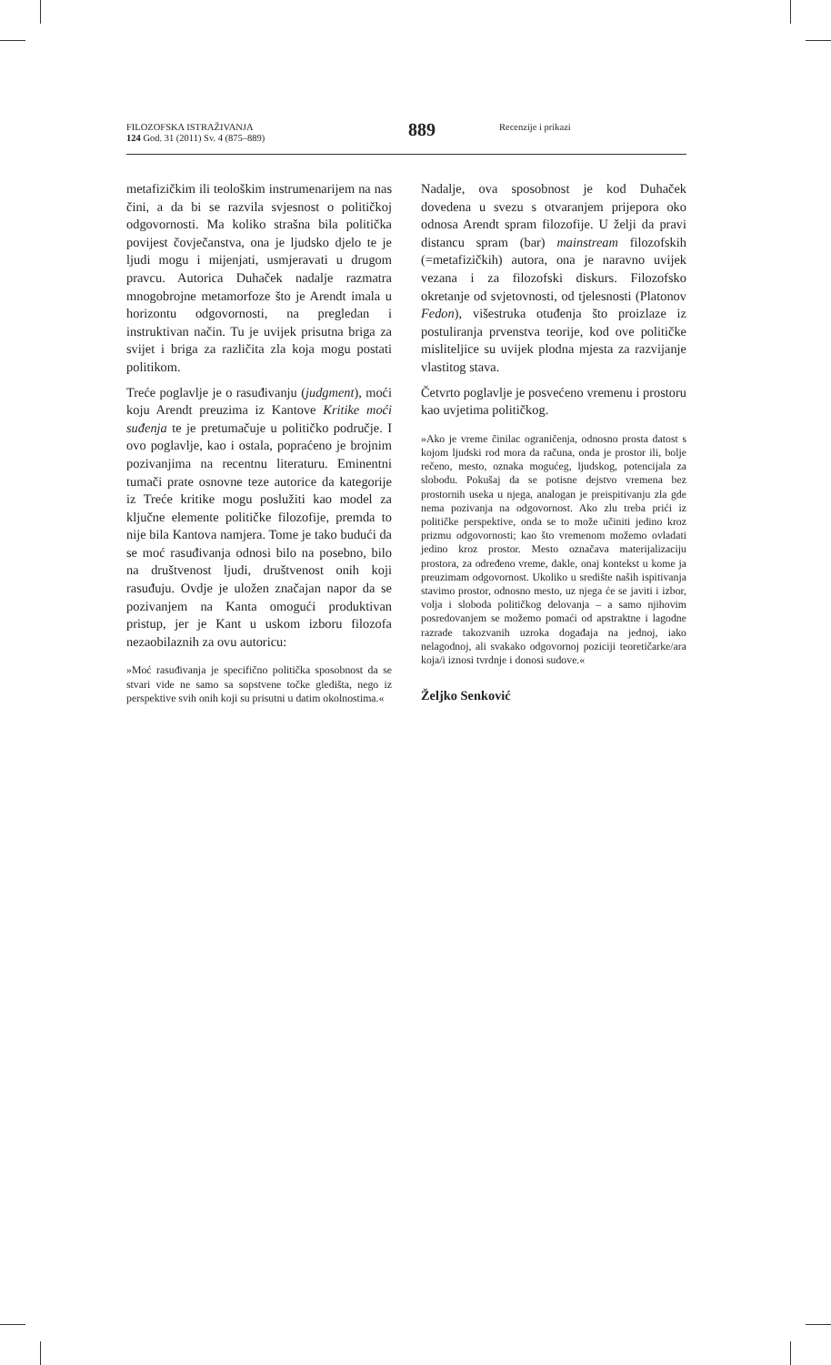FILOZOFSKA ISTRAŽIVANJA
124 God. 31 (2011) Sv. 4 (875–889)
889
Recenzije i prikazi
metafizičkim ili teološkim instrumenarijem na nas čini, a da bi se razvila svjesnost o političkoj odgovornosti. Ma koliko strašna bila politička povijest čovječanstva, ona je ljudsko djelo te je ljudi mogu i mijenjati, usmjeravati u drugom pravcu. Autorica Duhaček nadalje razmatra mnogobrojne metamorfoze što je Arendt imala u horizontu odgovornosti, na pregledan i instruktivan način. Tu je uvijek prisutna briga za svijet i briga za različita zla koja mogu postati politikom.
Treće poglavlje je o rasuđivanju (judgment), moći koju Arendt preuzima iz Kantove Kritike moći suđenja te je pretumačuje u političko područje. I ovo poglavlje, kao i ostala, popraćeno je brojnim pozivanjima na recentnu literaturu. Eminentni tumači prate osnovne teze autorice da kategorije iz Treće kritike mogu poslužiti kao model za ključne elemente političke filozofije, premda to nije bila Kantova namjera. Tome je tako budući da se moć rasuđivanja odnosi bilo na posebno, bilo na društvenost ljudi, društvenost onih koji rasuđuju. Ovdje je uložen značajan napor da se pozivanjem na Kanta omogući produktivan pristup, jer je Kant u uskom izboru filozofa nezaobilaznih za ovu autoricu:
»Moć rasuđivanja je specifično politička sposobnost da se stvari vide ne samo sa sopstvene točke gledišta, nego iz perspektive svih onih koji su prisutni u datim okolnostima.«
Nadalje, ova sposobnost je kod Duhaček dovedena u svezu s otvaranjem prijepora oko odnosa Arendt spram filozofije. U želji da pravi distancu spram (bar) mainstream filozofskih (=metafizičkih) autora, ona je naravno uvijek vezana i za filozofski diskurs. Filozofsko okretanje od svjetovnosti, od tjelesnosti (Platonov Fedon), višestruka otuđenja što proizlaze iz postuliranja prvenstva teorije, kod ove političke misliteljice su uvijek plodna mjesta za razvijanje vlastitog stava.
Četvrto poglavlje je posvećeno vremenu i prostoru kao uvjetima političkog.
»Ako je vreme činilac ograničenja, odnosno prosta datost s kojom ljudski rod mora da računa, onda je prostor ili, bolje rečeno, mesto, oznaka mogućeg, ljudskog, potencijala za slobodu. Pokušaj da se potisne dejstvo vremena bez prostornih useka u njega, analogan je preispitivanju zla gde nema pozivanja na odgovornost. Ako zlu treba prići iz političke perspektive, onda se to može učiniti jedino kroz prizmu odgovornosti; kao što vremenom možemo ovladati jedino kroz prostor. Mesto označava materijalizaciju prostora, za određeno vreme, dakle, onaj kontekst u kome ja preuzimam odgovornost. Ukoliko u središte naših ispitivanja stavimo prostor, odnosno mesto, uz njega će se javiti i izbor, volja i sloboda političkog delovanja – a samo njihovim posredovanjem se možemo pomaći od apstraktne i lagodne razrade takozvanih uzroka događaja na jednoj, iako nelagodnoj, ali svakako odgovornoj poziciji teoretičarke/ara koja/i iznosi tvrdnje i donosi sudove.«
Željko Senković